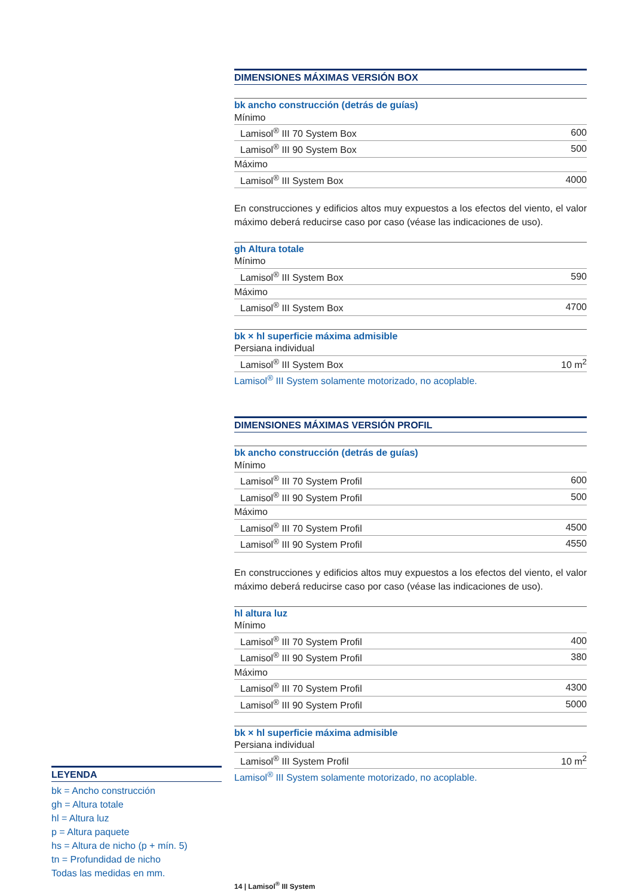DIMENSIONES MÁXIMAS VERSIÓN BOX
bk ancho construcción (detrás de guías)
| Mínimo | |
| Lamisol<sup>®</sup> III 70 System Box | 600 |
| Lamisol<sup>®</sup> III 90 System Box | 500 |
| Máximo | |
| Lamisol<sup>®</sup> III System Box | 4000 |
En construcciones y edificios altos muy expuestos a los efectos del viento, el valor máximo deberá reducirse caso por caso (véase las indicaciones de uso).
gh Altura totale
| Mínimo | |
| Lamisol<sup>®</sup> III System Box | 590 |
| Máximo | |
| Lamisol<sup>®</sup> III System Box | 4700 |
bk × hl superficie máxima admisible
| Persiana individual | |
| Lamisol<sup>®</sup> III System Box | 10 m<sup>2</sup> |
Lamisol<sup>®</sup> III System solamente motorizado, no acoplable.
DIMENSIONES MÁXIMAS VERSIÓN PROFIL
bk ancho construcción (detrás de guías)
| Mínimo | |
| Lamisol<sup>®</sup> III 70 System Profil | 600 |
| Lamisol<sup>®</sup> III 90 System Profil | 500 |
| Máximo | |
| Lamisol<sup>®</sup> III 70 System Profil | 4500 |
| Lamisol<sup>®</sup> III 90 System Profil | 4550 |
En construcciones y edificios altos muy expuestos a los efectos del viento, el valor máximo deberá reducirse caso por caso (véase las indicaciones de uso).
hl altura luz
| Mínimo | |
| Lamisol<sup>®</sup> III 70 System Profil | 400 |
| Lamisol<sup>®</sup> III 90 System Profil | 380 |
| Máximo | |
| Lamisol<sup>®</sup> III 70 System Profil | 4300 |
| Lamisol<sup>®</sup> III 90 System Profil | 5000 |
bk × hl superficie máxima admisible
| Persiana individual | |
| Lamisol<sup>®</sup> III System Profil | 10 m<sup>2</sup> |
Lamisol<sup>®</sup> III System solamente motorizado, no acoplable.
LEYENDA
bk = Ancho construcción
gh = Altura totale
hl = Altura luz
p = Altura paquete
hs = Altura de nicho (p + mín. 5)
tn = Profundidad de nicho
Todas las medidas en mm.
14 | Lamisol<sup>®</sup> III System